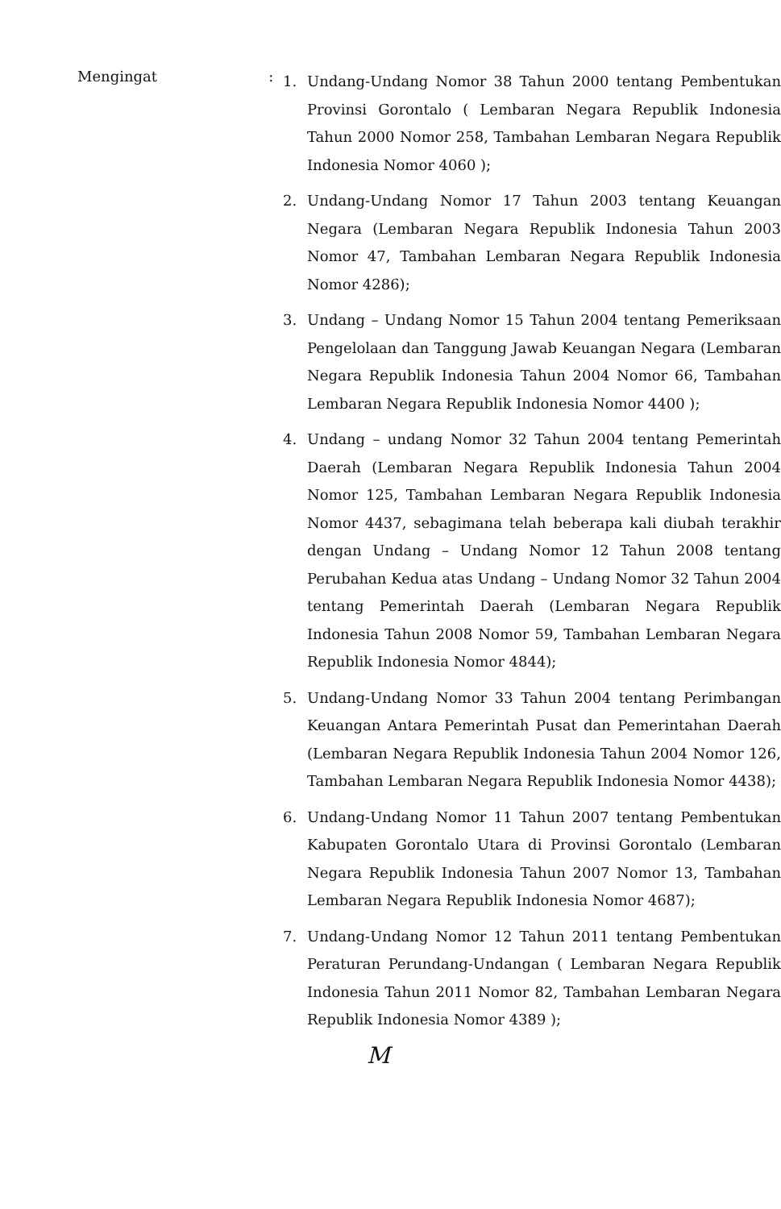Mengingat :
1. Undang-Undang Nomor 38 Tahun 2000 tentang Pembentukan Provinsi Gorontalo ( Lembaran Negara Republik Indonesia Tahun 2000 Nomor 258, Tambahan Lembaran Negara Republik Indonesia Nomor 4060 );
2. Undang-Undang Nomor 17 Tahun 2003 tentang Keuangan Negara (Lembaran Negara Republik Indonesia Tahun 2003 Nomor 47, Tambahan Lembaran Negara Republik Indonesia Nomor 4286);
3. Undang – Undang Nomor 15 Tahun 2004 tentang Pemeriksaan Pengelolaan dan Tanggung Jawab Keuangan Negara (Lembaran Negara Republik Indonesia Tahun 2004 Nomor 66, Tambahan Lembaran Negara Republik Indonesia Nomor 4400 );
4. Undang – undang Nomor 32 Tahun 2004 tentang Pemerintah Daerah (Lembaran Negara Republik Indonesia Tahun 2004 Nomor 125, Tambahan Lembaran Negara Republik Indonesia Nomor 4437, sebagimana telah beberapa kali diubah terakhir dengan Undang – Undang Nomor 12 Tahun 2008 tentang Perubahan Kedua atas Undang – Undang Nomor 32 Tahun 2004 tentang Pemerintah Daerah (Lembaran Negara Republik Indonesia Tahun 2008 Nomor 59, Tambahan Lembaran Negara Republik Indonesia Nomor 4844);
5. Undang-Undang Nomor 33 Tahun 2004 tentang Perimbangan Keuangan Antara Pemerintah Pusat dan Pemerintahan Daerah (Lembaran Negara Republik Indonesia Tahun 2004 Nomor 126, Tambahan Lembaran Negara Republik Indonesia Nomor 4438);
6. Undang-Undang Nomor 11 Tahun 2007 tentang Pembentukan Kabupaten Gorontalo Utara di Provinsi Gorontalo (Lembaran Negara Republik Indonesia Tahun 2007 Nomor 13, Tambahan Lembaran Negara Republik Indonesia Nomor 4687);
7. Undang-Undang Nomor 12 Tahun 2011 tentang Pembentukan Peraturan Perundang-Undangan ( Lembaran Negara Republik Indonesia Tahun 2011 Nomor 82, Tambahan Lembaran Negara Republik Indonesia Nomor 4389 );
M